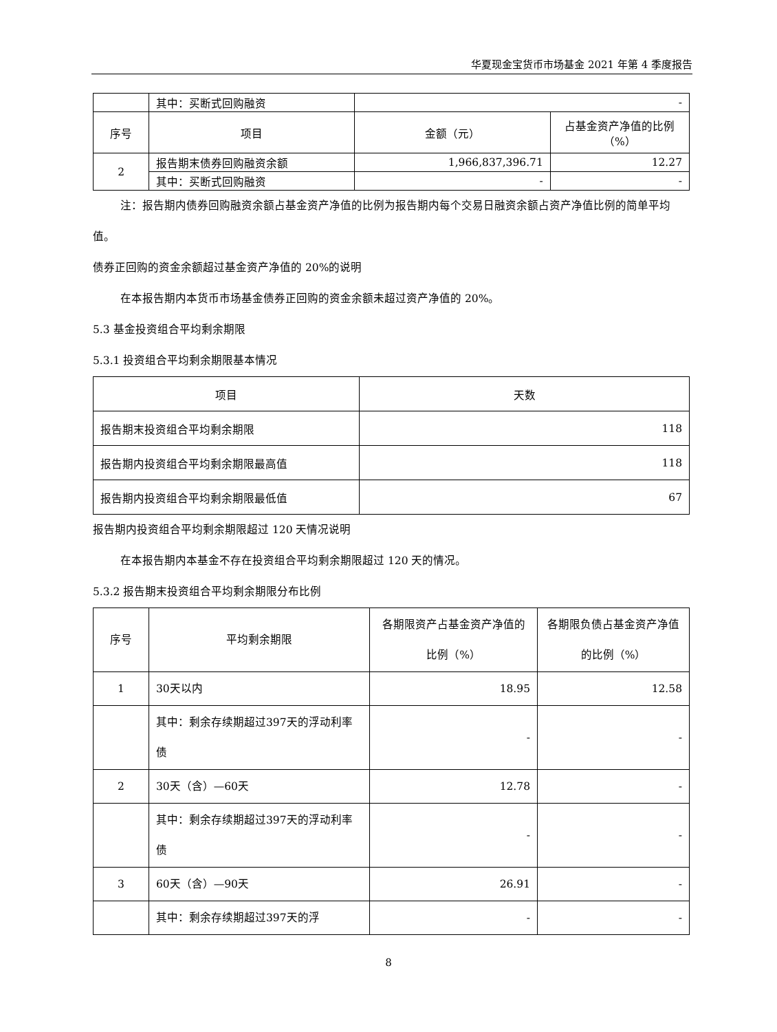华夏现金宝货币市场基金 2021 年第 4 季度报告
| | 其中：买断式回购融资 | - | |
| 序号 | 项目 | 金额（元） | 占基金资产净值的比例（%） |
| 2 | 报告期末债券回购融资余额 | 1,966,837,396.71 | 12.27 |
| | 其中：买断式回购融资 | - | - |
注：报告期内债券回购融资余额占基金资产净值的比例为报告期内每个交易日融资余额占资产净值比例的简单平均值。
债券正回购的资金余额超过基金资产净值的 20%的说明
在本报告期内本货币市场基金债券正回购的资金余额未超过资产净值的 20%。
5.3 基金投资组合平均剩余期限
5.3.1 投资组合平均剩余期限基本情况
| 项目 | 天数 |
| --- | --- |
| 报告期末投资组合平均剩余期限 | 118 |
| 报告期内投资组合平均剩余期限最高值 | 118 |
| 报告期内投资组合平均剩余期限最低值 | 67 |
报告期内投资组合平均剩余期限超过 120 天情况说明
在本报告期内本基金不存在投资组合平均剩余期限超过 120 天的情况。
5.3.2 报告期末投资组合平均剩余期限分布比例
| 序号 | 平均剩余期限 | 各期限资产占基金资产净值的比例（%） | 各期限负债占基金资产净值的比例（%） |
| --- | --- | --- | --- |
| 1 | 30天以内 | 18.95 | 12.58 |
| | 其中：剩余存续期超过397天的浮动利率债 | - | - |
| 2 | 30天（含）—60天 | 12.78 | - |
| | 其中：剩余存续期超过397天的浮动利率债 | - | - |
| 3 | 60天（含）—90天 | 26.91 | - |
| | 其中：剩余存续期超过397天的浮 | - | - |
8